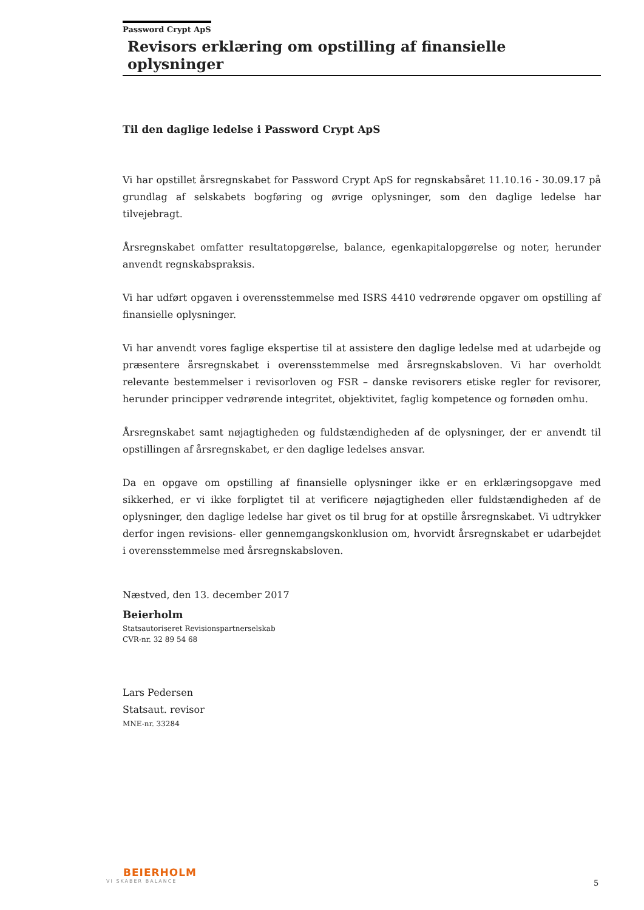Password Crypt ApS
Revisors erklæring om opstilling af finansielle oplysninger
Til den daglige ledelse i Password Crypt ApS
Vi har opstillet årsregnskabet for Password Crypt ApS for regnskabsåret 11.10.16 - 30.09.17 på grundlag af selskabets bogføring og øvrige oplysninger, som den daglige ledelse har tilvejebragt.
Årsregnskabet omfatter resultatopgørelse, balance, egenkapitalopgørelse og noter, herunder anvendt regnskabspraksis.
Vi har udført opgaven i overensstemmelse med ISRS 4410 vedrørende opgaver om opstilling af finansielle oplysninger.
Vi har anvendt vores faglige ekspertise til at assistere den daglige ledelse med at udarbejde og præsentere årsregnskabet i overensstemmelse med årsregnskabsloven. Vi har overholdt relevante bestemmelser i revisorloven og FSR – danske revisorers etiske regler for revisorer, herunder principper vedrørende integritet, objektivitet, faglig kompetence og fornøden omhu.
Årsregnskabet samt nøjagtigheden og fuldstændigheden af de oplysninger, der er anvendt til opstillingen af årsregnskabet, er den daglige ledelses ansvar.
Da en opgave om opstilling af finansielle oplysninger ikke er en erklæringsopgave med sikkerhed, er vi ikke forpligtet til at verificere nøjagtigheden eller fuldstændigheden af de oplysninger, den daglige ledelse har givet os til brug for at opstille årsregnskabet. Vi udtrykker derfor ingen revisions- eller gennemgangskonklusion om, hvorvidt årsregnskabet er udarbejdet i overensstemmelse med årsregnskabsloven.
Næstved, den 13. december 2017
Beierholm
Statsautoriseret Revisionspartnerselskab
CVR-nr. 32 89 54 68
Lars Pedersen
Statsaut. revisor
MNE-nr. 33284
BEIERHOLM
VI SKABER BALANCE
5